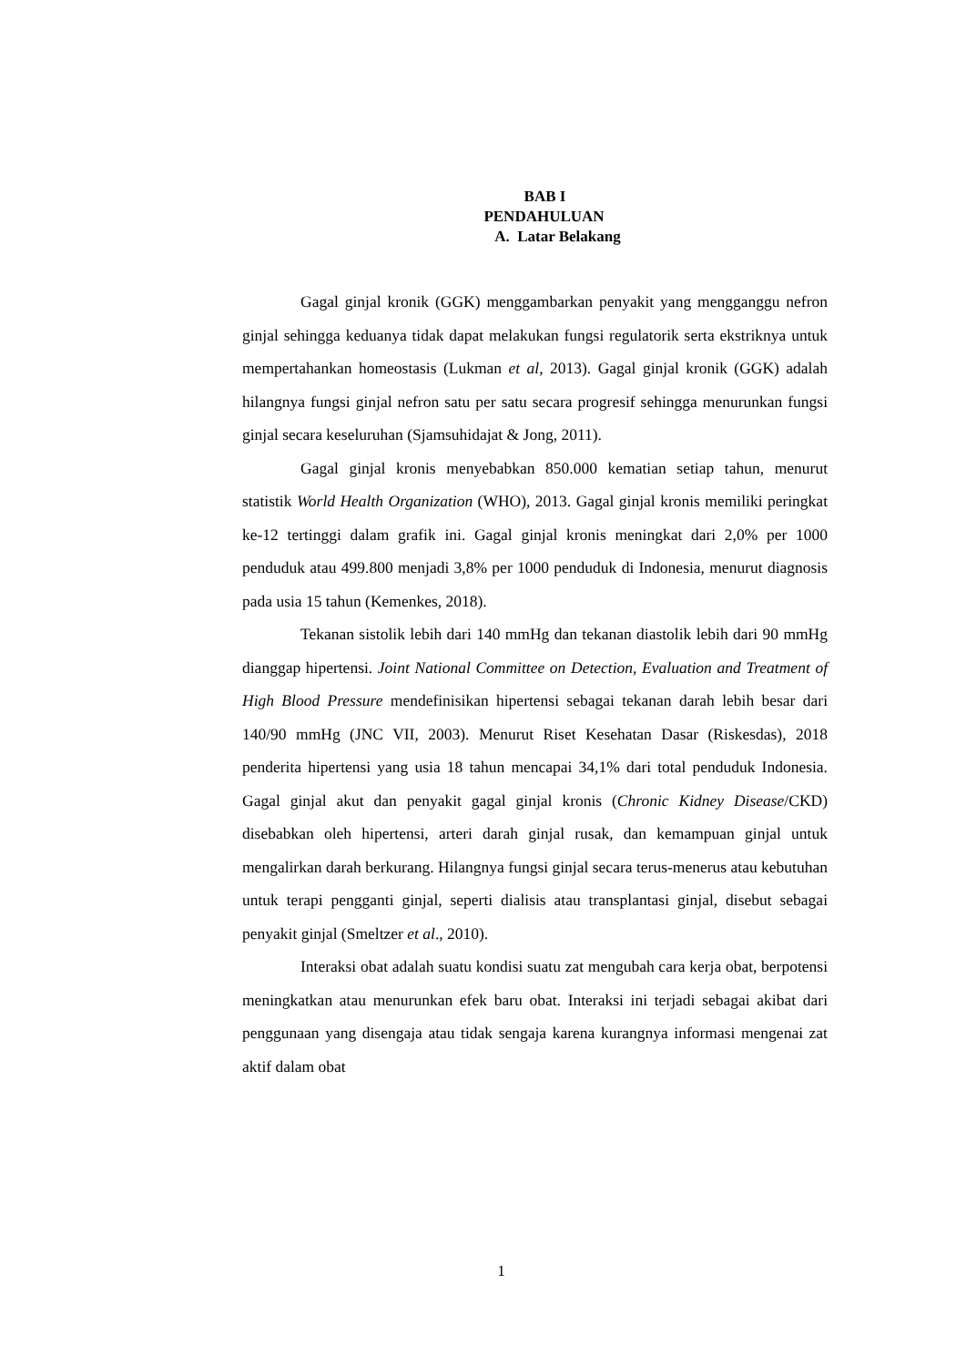BAB I
PENDAHULUAN
A. Latar Belakang
Gagal ginjal kronik (GGK) menggambarkan penyakit yang mengganggu nefron ginjal sehingga keduanya tidak dapat melakukan fungsi regulatorik serta ekstriknya untuk mempertahankan homeostasis (Lukman et al, 2013). Gagal ginjal kronik (GGK) adalah hilangnya fungsi ginjal nefron satu per satu secara progresif sehingga menurunkan fungsi ginjal secara keseluruhan (Sjamsuhidajat & Jong, 2011).
Gagal ginjal kronis menyebabkan 850.000 kematian setiap tahun, menurut statistik World Health Organization (WHO), 2013. Gagal ginjal kronis memiliki peringkat ke-12 tertinggi dalam grafik ini. Gagal ginjal kronis meningkat dari 2,0% per 1000 penduduk atau 499.800 menjadi 3,8% per 1000 penduduk di Indonesia, menurut diagnosis pada usia 15 tahun (Kemenkes, 2018).
Tekanan sistolik lebih dari 140 mmHg dan tekanan diastolik lebih dari 90 mmHg dianggap hipertensi. Joint National Committee on Detection, Evaluation and Treatment of High Blood Pressure mendefinisikan hipertensi sebagai tekanan darah lebih besar dari 140/90 mmHg (JNC VII, 2003). Menurut Riset Kesehatan Dasar (Riskesdas), 2018 penderita hipertensi yang usia 18 tahun mencapai 34,1% dari total penduduk Indonesia. Gagal ginjal akut dan penyakit gagal ginjal kronis (Chronic Kidney Disease/CKD) disebabkan oleh hipertensi, arteri darah ginjal rusak, dan kemampuan ginjal untuk mengalirkan darah berkurang. Hilangnya fungsi ginjal secara terus-menerus atau kebutuhan untuk terapi pengganti ginjal, seperti dialisis atau transplantasi ginjal, disebut sebagai penyakit ginjal (Smeltzer et al., 2010).
Interaksi obat adalah suatu kondisi suatu zat mengubah cara kerja obat, berpotensi meningkatkan atau menurunkan efek baru obat. Interaksi ini terjadi sebagai akibat dari penggunaan yang disengaja atau tidak sengaja karena kurangnya informasi mengenai zat aktif dalam obat
1